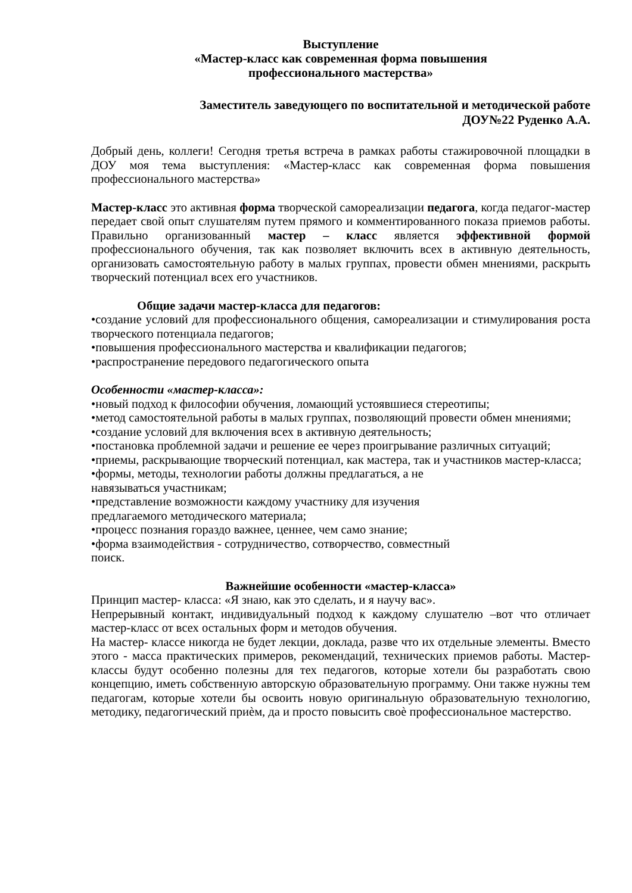Выступление
«Мастер-класс как современная форма повышения
профессионального мастерства»
Заместитель заведующего по воспитательной и методической работе
ДОУ№22 Руденко А.А.
Добрый день, коллеги! Сегодня третья встреча в рамках работы стажировочной площадки в ДОУ моя тема выступления: «Мастер-класс как современная форма повышения профессионального мастерства»
Мастер-класс это активная форма творческой самореализации педагога, когда педагог-мастер передает свой опыт слушателям путем прямого и комментированного показа приемов работы. Правильно организованный мастер – класс является эффективной формой профессионального обучения, так как позволяет включить всех в активную деятельность, организовать самостоятельную работу в малых группах, провести обмен мнениями, раскрыть творческий потенциал всех его участников.
Общие задачи мастер-класса для педагогов:
•создание условий для профессионального общения, самореализации и стимулирования роста творческого потенциала педагогов;
•повышения профессионального мастерства и квалификации педагогов;
•распространение передового педагогического опыта
Особенности «мастер-класса»:
•новый подход к философии обучения, ломающий устоявшиеся стереотипы;
•метод самостоятельной работы в малых группах, позволяющий провести обмен мнениями;
•создание условий для включения всех в активную деятельность;
•постановка проблемной задачи и решение ее через проигрывание различных ситуаций;
•приемы, раскрывающие творческий потенциал, как мастера, так и участников мастер-класса;
•формы, методы, технологии работы должны предлагаться, а не
навязываться участникам;
•представление возможности каждому участнику для изучения
предлагаемого методического материала;
•процесс познания гораздо важнее, ценнее, чем само знание;
•форма взаимодействия - сотрудничество, сотворчество, совместный
поиск.
Важнейшие особенности «мастер-класса»
Принцип мастер- класса: «Я знаю, как это сделать, и я научу вас».
Непрерывный контакт, индивидуальный подход к каждому слушателю –вот что отличает мастер-класс от всех остальных форм и методов обучения.
На мастер- классе никогда не будет лекции, доклада, разве что их отдельные элементы. Вместо этого - масса практических примеров, рекомендаций, технических приемов работы. Мастер- классы будут особенно полезны для тех педагогов, которые хотели бы разработать свою концепцию, иметь собственную авторскую образовательную программу. Они также нужны тем педагогам, которые хотели бы освоить новую оригинальную образовательную технологию, методику, педагогический приѐм, да и просто повысить своѐ профессиональное мастерство.